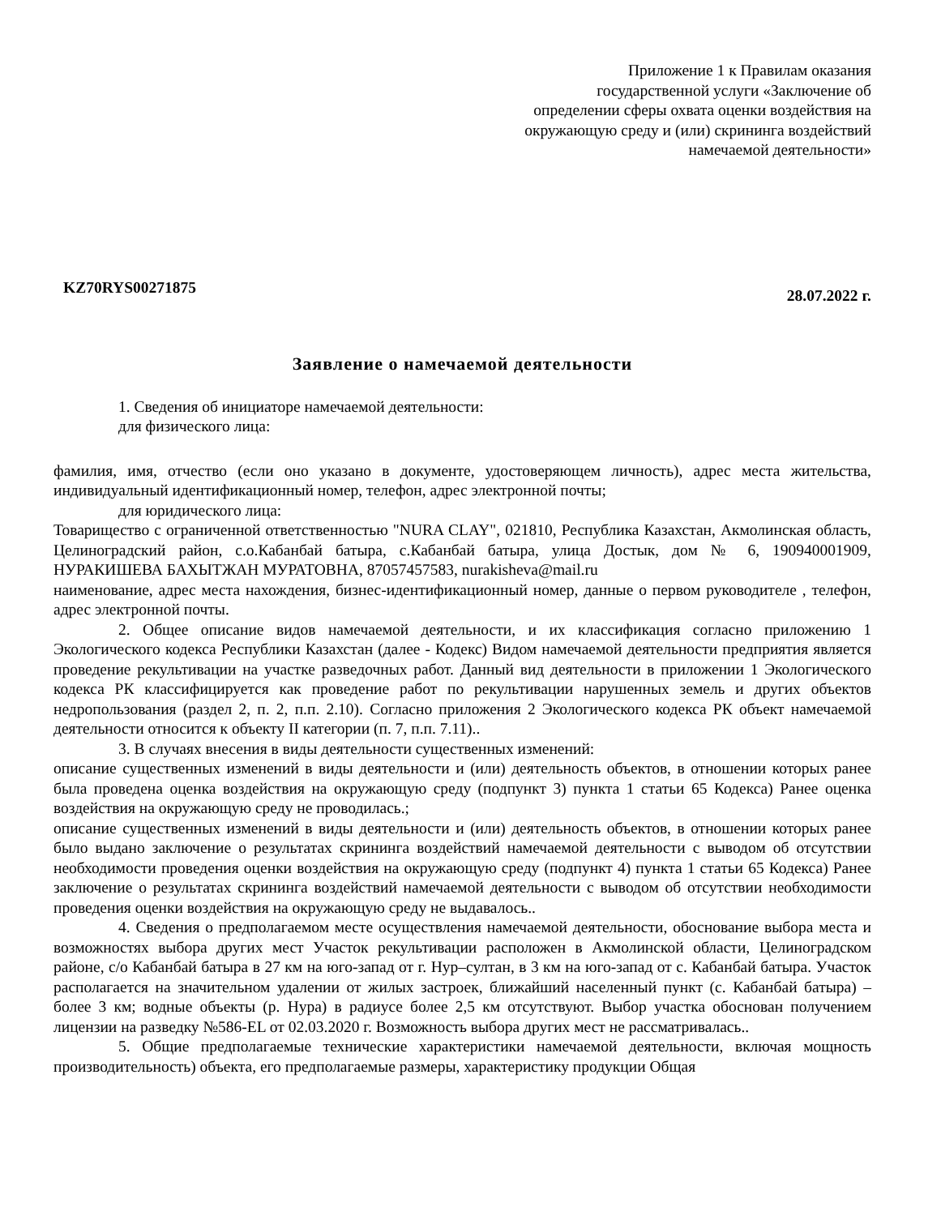Приложение 1 к Правилам оказания
государственной услуги «Заключение об
определении сферы охвата оценки воздействия на
окружающую среду и (или) скрининга воздействий
намечаемой деятельности»
KZ70RYS00271875 28.07.2022 г.
Заявление о намечаемой деятельности
1. Сведения об инициаторе намечаемой деятельности:
для физического лица:
фамилия, имя, отчество (если оно указано в документе, удостоверяющем личность), адрес места жительства, индивидуальный идентификационный номер, телефон, адрес электронной почты;
для юридического лица:
Товарищество с ограниченной ответственностью "NURA CLAY", 021810, Республика Казахстан, Акмолинская область, Целиноградский район, с.о.Кабанбай батыра, с.Кабанбай батыра, улица Достык, дом № 6, 190940001909, НУРАКИШЕВА БАХЫТЖАН МУРАТОВНА, 87057457583, nurakisheva@mail.ru
наименование, адрес места нахождения, бизнес-идентификационный номер, данные о первом руководителе , телефон, адрес электронной почты.
2. Общее описание видов намечаемой деятельности, и их классификация согласно приложению 1 Экологического кодекса Республики Казахстан (далее - Кодекс) Видом намечаемой деятельности предприятия является проведение рекультивации на участке разведочных работ. Данный вид деятельности в приложении 1 Экологического кодекса РК классифицируется как проведение работ по рекультивации нарушенных земель и других объектов недропользования (раздел 2, п. 2, п.п. 2.10). Согласно приложения 2 Экологического кодекса РК объект намечаемой деятельности относится к объекту II категории (п. 7, п.п. 7.11)..
3. В случаях внесения в виды деятельности существенных изменений:
описание существенных изменений в виды деятельности и (или) деятельность объектов, в отношении которых ранее была проведена оценка воздействия на окружающую среду (подпункт 3) пункта 1 статьи 65 Кодекса) Ранее оценка воздействия на окружающую среду не проводилась.;
описание существенных изменений в виды деятельности и (или) деятельность объектов, в отношении которых ранее было выдано заключение о результатах скрининга воздействий намечаемой деятельности с выводом об отсутствии необходимости проведения оценки воздействия на окружающую среду (подпункт 4) пункта 1 статьи 65 Кодекса) Ранее заключение о результатах скрининга воздействий намечаемой деятельности с выводом об отсутствии необходимости проведения оценки воздействия на окружающую среду не выдавалось..
4. Сведения о предполагаемом месте осуществления намечаемой деятельности, обоснование выбора места и возможностях выбора других мест Участок рекультивации расположен в Акмолинской области, Целиноградском районе, с/о Кабанбай батыра в 27 км на юго-запад от г. Нур–султан, в 3 км на юго-запад от с. Кабанбай батыра. Участок располагается на значительном удалении от жилых застроек, ближайший населенный пункт (с. Кабанбай батыра) – более 3 км; водные объекты (р. Нура) в радиусе более 2,5 км отсутствуют. Выбор участка обоснован получением лицензии на разведку №586-EL от 02.03.2020 г. Возможность выбора других мест не рассматривалась..
5. Общие предполагаемые технические характеристики намечаемой деятельности, включая мощность производительность) объекта, его предполагаемые размеры, характеристику продукции Общая